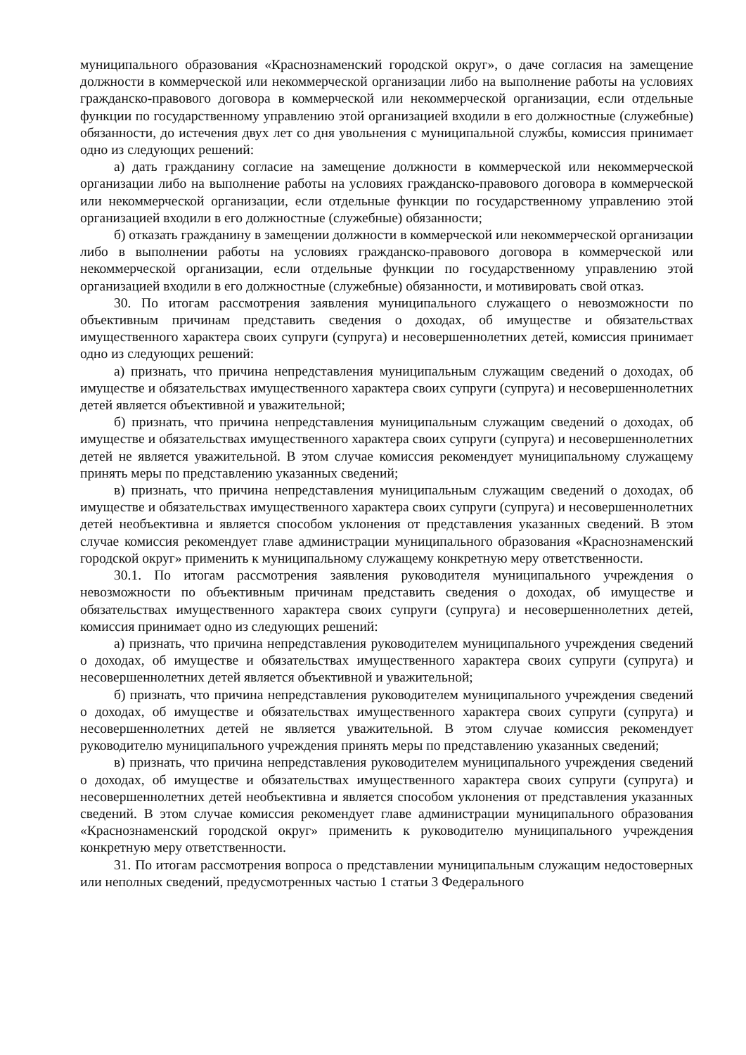муниципального образования «Краснознаменский городской округ», о даче согласия на замещение должности в коммерческой или некоммерческой организации либо на выполнение работы на условиях гражданско-правового договора в коммерческой или некоммерческой организации, если отдельные функции по государственному управлению этой организацией входили в его должностные (служебные) обязанности, до истечения двух лет со дня увольнения с муниципальной службы, комиссия принимает одно из следующих решений:
а) дать гражданину согласие на замещение должности в коммерческой или некоммерческой организации либо на выполнение работы на условиях гражданско-правового договора в коммерческой или некоммерческой организации, если отдельные функции по государственному управлению этой организацией входили в его должностные (служебные) обязанности;
б) отказать гражданину в замещении должности в коммерческой или некоммерческой организации либо в выполнении работы на условиях гражданско-правового договора в коммерческой или некоммерческой организации, если отдельные функции по государственному управлению этой организацией входили в его должностные (служебные) обязанности, и мотивировать свой отказ.
30. По итогам рассмотрения заявления муниципального служащего о невозможности по объективным причинам представить сведения о доходах, об имуществе и обязательствах имущественного характера своих супруги (супруга) и несовершеннолетних детей, комиссия принимает одно из следующих решений:
а) признать, что причина непредставления муниципальным служащим сведений о доходах, об имуществе и обязательствах имущественного характера своих супруги (супруга) и несовершеннолетних детей является объективной и уважительной;
б) признать, что причина непредставления муниципальным служащим сведений о доходах, об имуществе и обязательствах имущественного характера своих супруги (супруга) и несовершеннолетних детей не является уважительной. В этом случае комиссия рекомендует муниципальному служащему принять меры по представлению указанных сведений;
в) признать, что причина непредставления муниципальным служащим сведений о доходах, об имуществе и обязательствах имущественного характера своих супруги (супруга) и несовершеннолетних детей необъективна и является способом уклонения от представления указанных сведений. В этом случае комиссия рекомендует главе администрации муниципального образования «Краснознаменский городской округ» применить к муниципальному служащему конкретную меру ответственности.
30.1. По итогам рассмотрения заявления руководителя муниципального учреждения о невозможности по объективным причинам представить сведения о доходах, об имуществе и обязательствах имущественного характера своих супруги (супруга) и несовершеннолетних детей, комиссия принимает одно из следующих решений:
а) признать, что причина непредставления руководителем муниципального учреждения сведений о доходах, об имуществе и обязательствах имущественного характера своих супруги (супруга) и несовершеннолетних детей является объективной и уважительной;
б) признать, что причина непредставления руководителем муниципального учреждения сведений о доходах, об имуществе и обязательствах имущественного характера своих супруги (супруга) и несовершеннолетних детей не является уважительной. В этом случае комиссия рекомендует руководителю муниципального учреждения принять меры по представлению указанных сведений;
в) признать, что причина непредставления руководителем муниципального учреждения сведений о доходах, об имуществе и обязательствах имущественного характера своих супруги (супруга) и несовершеннолетних детей необъективна и является способом уклонения от представления указанных сведений. В этом случае комиссия рекомендует главе администрации муниципального образования «Краснознаменский городской округ» применить к руководителю муниципального учреждения конкретную меру ответственности.
31. По итогам рассмотрения вопроса о представлении муниципальным служащим недостоверных или неполных сведений, предусмотренных частью 1 статьи 3 Федерального